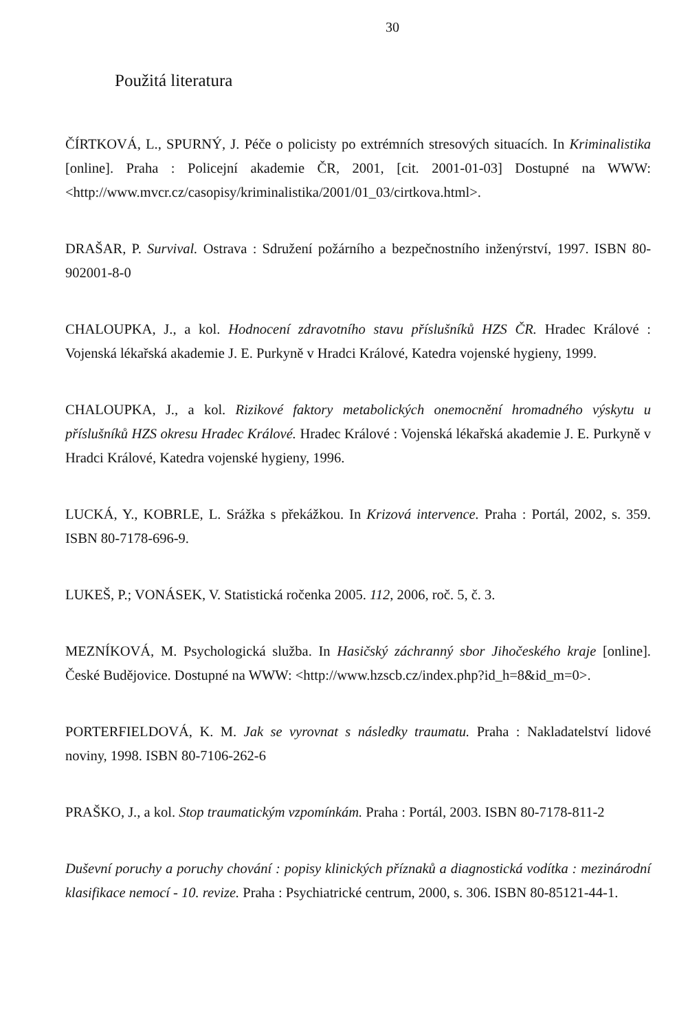30
Použitá literatura
ČÍRTKOVÁ, L., SPURNÝ, J. Péče o policisty po extrémních stresových situacích. In Kriminalistika [online]. Praha : Policejní akademie ČR, 2001, [cit. 2001-01-03] Dostupné na WWW: <http://www.mvcr.cz/casopisy/kriminalistika/2001/01_03/cirtkova.html>.
DRAŠAR, P. Survival. Ostrava : Sdružení požárního a bezpečnostního inženýrství, 1997. ISBN 80-902001-8-0
CHALOUPKA, J., a kol. Hodnocení zdravotního stavu příslušníků HZS ČR. Hradec Králové : Vojenská lékařská akademie J. E. Purkyně v Hradci Králové, Katedra vojenské hygieny, 1999.
CHALOUPKA, J., a kol. Rizikové faktory metabolických onemocnění hromadného výskytu u příslušníků HZS okresu Hradec Králové. Hradec Králové : Vojenská lékařská akademie J. E. Purkyně v Hradci Králové, Katedra vojenské hygieny, 1996.
LUCKÁ, Y., KOBRLE, L. Srážka s překážkou. In Krizová intervence. Praha : Portál, 2002, s. 359. ISBN 80-7178-696-9.
LUKEŠ, P.; VONÁSEK, V. Statistická ročenka 2005. 112, 2006, roč. 5, č. 3.
MEZNÍKOVÁ, M. Psychologická služba. In Hasičský záchranný sbor Jihočeského kraje [online]. České Budějovice. Dostupné na WWW: <http://www.hzscb.cz/index.php?id_h=8&id_m=0>.
PORTERFIELDOVÁ, K. M. Jak se vyrovnat s následky traumatu. Praha : Nakladatelství lidové noviny, 1998. ISBN 80-7106-262-6
PRAŠKO, J., a kol. Stop traumatickým vzpomínkám. Praha : Portál, 2003. ISBN 80-7178-811-2
Duševní poruchy a poruchy chování : popisy klinických příznaků a diagnostická vodítka : mezinárodní klasifikace nemocí - 10. revize. Praha : Psychiatrické centrum, 2000, s. 306. ISBN 80-85121-44-1.